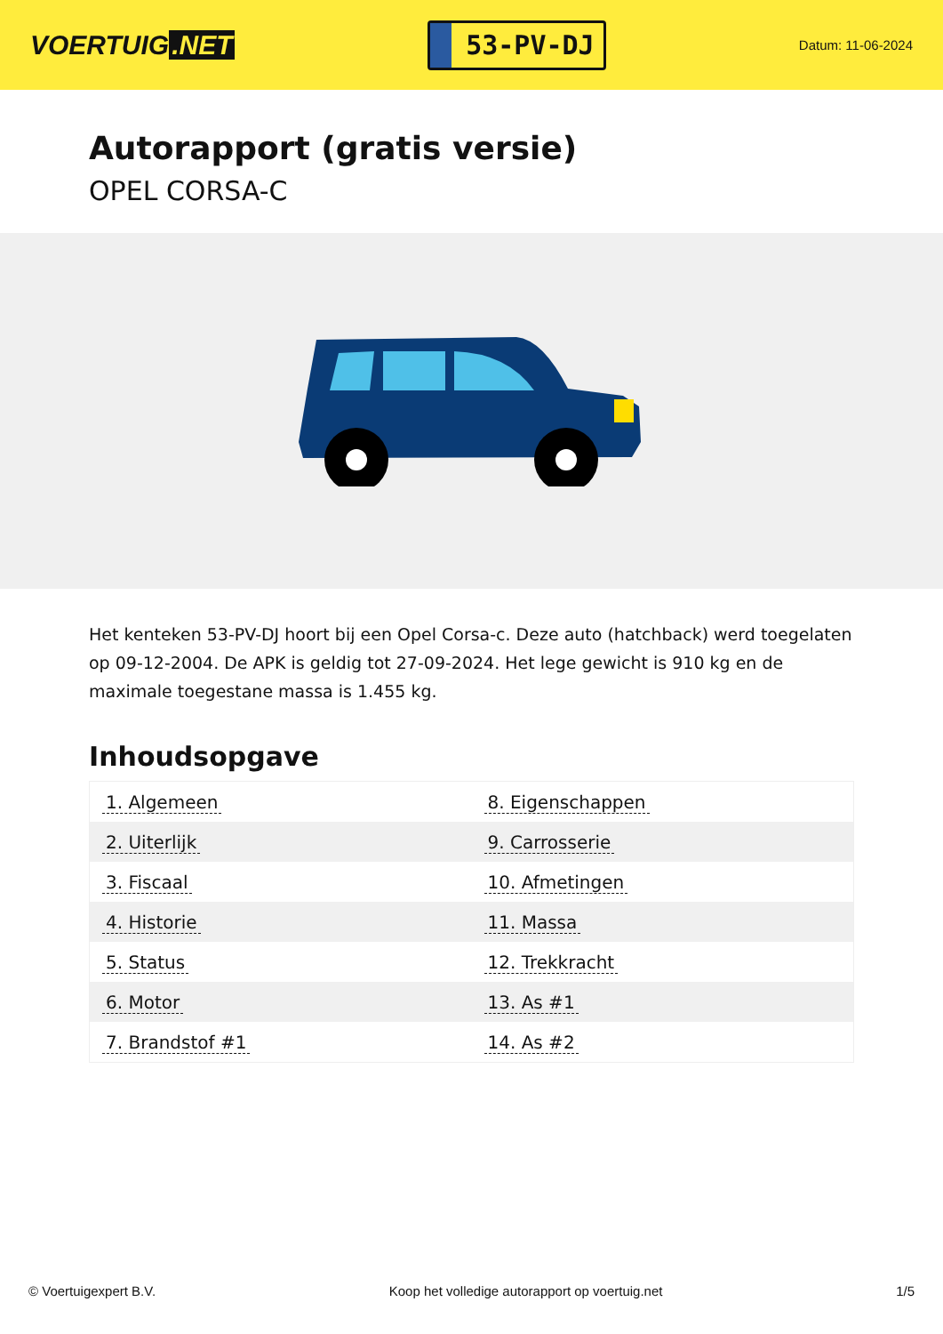VOERTUIG.NET
53-PV-DJ
Datum: 11-06-2024
Autorapport (gratis versie)
OPEL CORSA-C
Het kenteken 53-PV-DJ hoort bij een Opel Corsa-c. Deze auto (hatchback) werd toegelaten op 09-12-2004. De APK is geldig tot 27-09-2024. Het lege gewicht is 910 kg en de maximale toegestane massa is 1.455 kg.
Inhoudsopgave
| 1. Algemeen | 8. Eigenschappen |
| 2. Uiterlijk | 9. Carrosserie |
| 3. Fiscaal | 10. Afmetingen |
| 4. Historie | 11. Massa |
| 5. Status | 12. Trekkracht |
| 6. Motor | 13. As #1 |
| 7. Brandstof #1 | 14. As #2 |
© Voertuigexpert B.V. Koop het volledige autorapport op voertuig.net
1/5